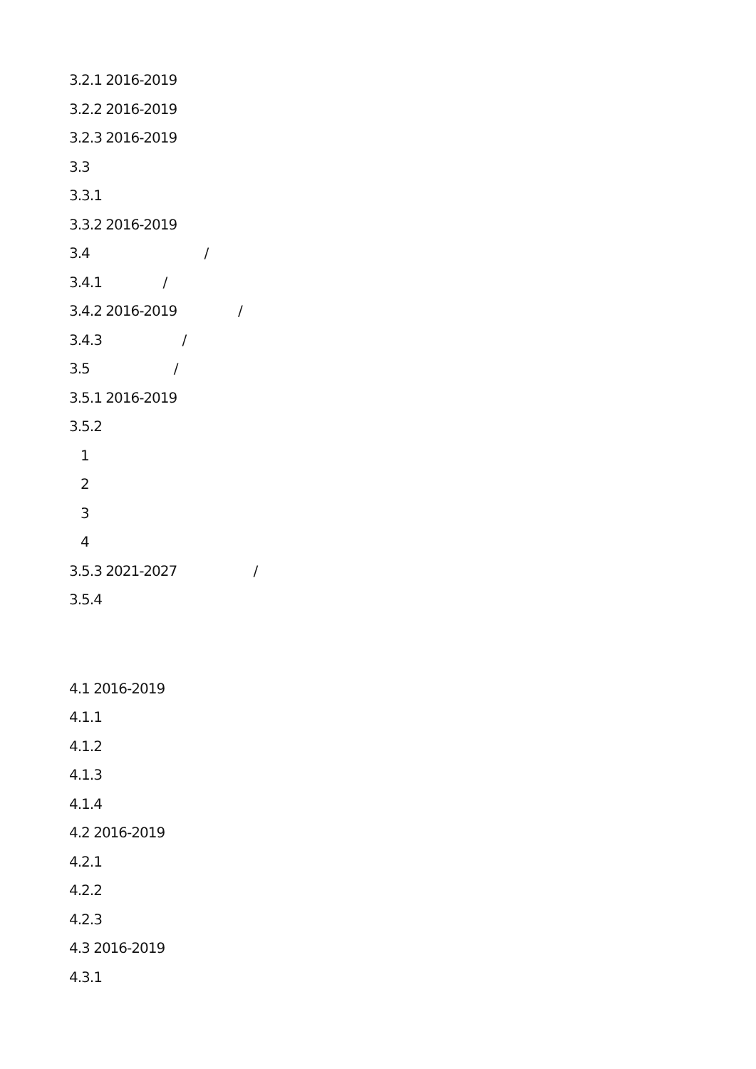3.2.1 2016-2019
3.2.2 2016-2019
3.2.3 2016-2019
3.3
3.3.1
3.3.2 2016-2019
3.4 /
3.4.1 /
3.4.2 2016-2019 /
3.4.3 /
3.5 /
3.5.1 2016-2019
3.5.2
1
2
3
4
3.5.3 2021-2027 /
3.5.4
4.1 2016-2019
4.1.1
4.1.2
4.1.3
4.1.4
4.2 2016-2019
4.2.1
4.2.2
4.2.3
4.3 2016-2019
4.3.1